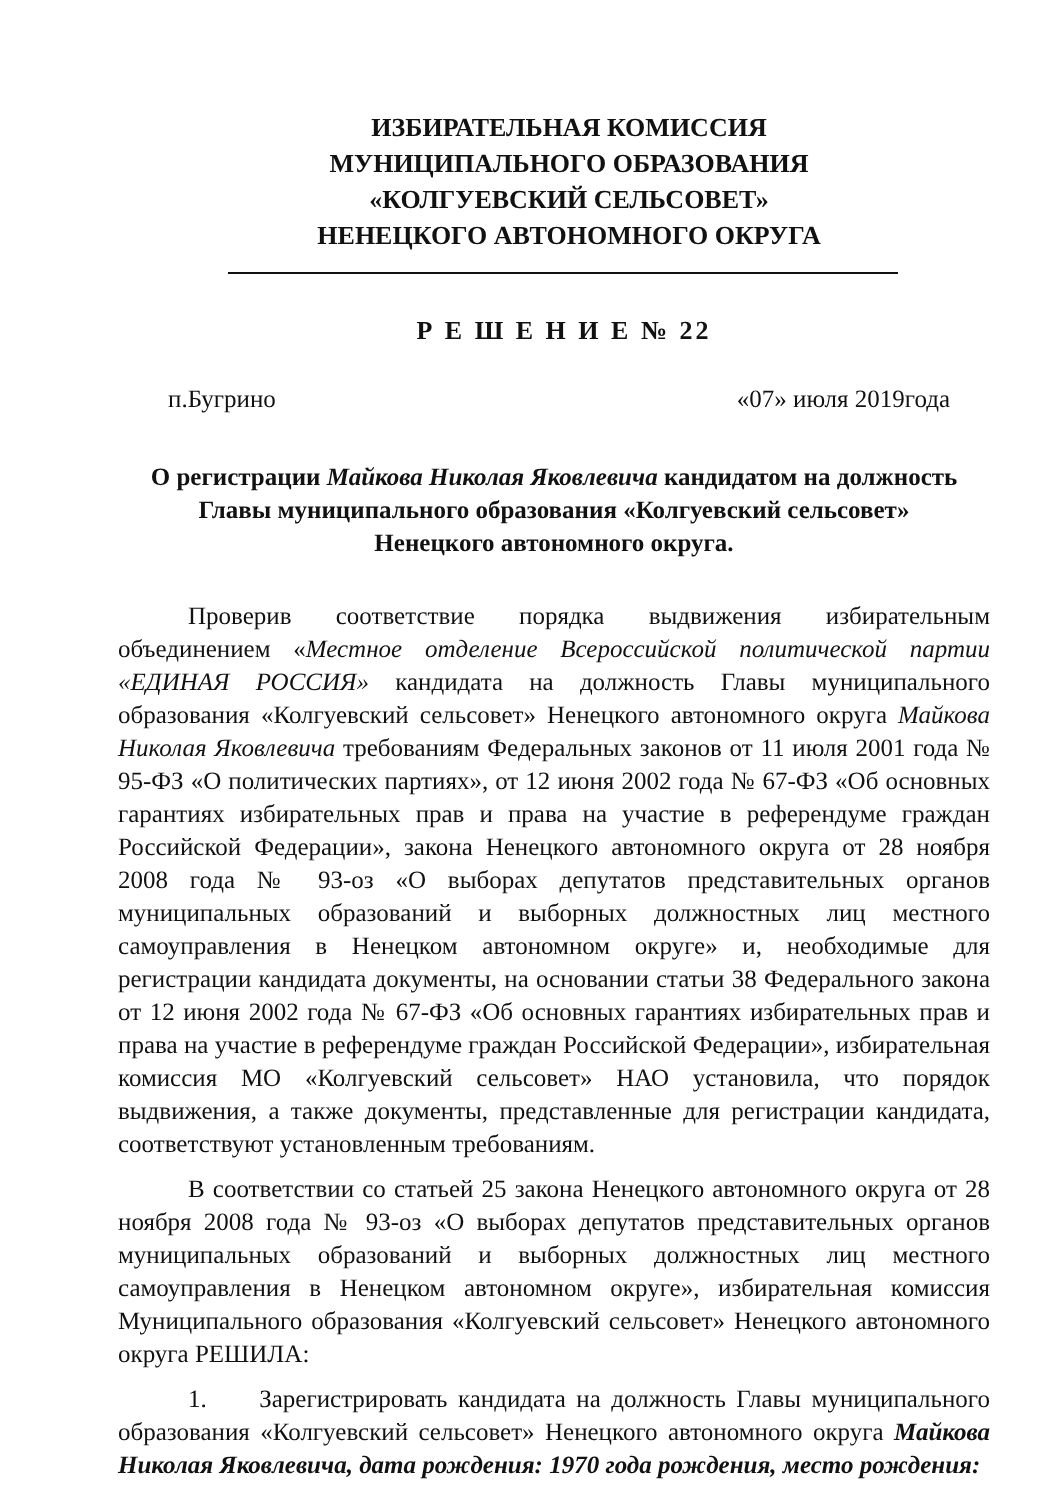ИЗБИРАТЕЛЬНАЯ КОМИССИЯ
МУНИЦИПАЛЬНОГО ОБРАЗОВАНИЯ
«КОЛГУЕВСКИЙ СЕЛЬСОВЕТ»
НЕНЕЦКОГО АВТОНОМНОГО ОКРУГА
Р Е Ш Е Н И Е № 22
п.Бугрино «07» июля 2019года
О регистрации Майкова Николая Яковлевича кандидатом на должность
Главы муниципального образования «Колгуевский сельсовет»
Ненецкого автономного округа.
Проверив соответствие порядка выдвижения избирательным объединением «Местное отделение Всероссийской политической партии «ЕДИНАЯ РОССИЯ» кандидата на должность Главы муниципального образования «Колгуевский сельсовет» Ненецкого автономного округа Майкова Николая Яковлевича требованиям Федеральных законов от 11 июля 2001 года № 95-ФЗ «О политических партиях», от 12 июня 2002 года № 67-ФЗ «Об основных гарантиях избирательных прав и права на участие в референдуме граждан Российской Федерации», закона Ненецкого автономного округа от 28 ноября 2008 года № 93-оз «О выборах депутатов представительных органов муниципальных образований и выборных должностных лиц местного самоуправления в Ненецком автономном округе» и, необходимые для регистрации кандидата документы, на основании статьи 38 Федерального закона от 12 июня 2002 года № 67-ФЗ «Об основных гарантиях избирательных прав и права на участие в референдуме граждан Российской Федерации», избирательная комиссия МО «Колгуевский сельсовет» НАО установила, что порядок выдвижения, а также документы, представленные для регистрации кандидата, соответствуют установленным требованиям.
В соответствии со статьей 25 закона Ненецкого автономного округа от 28 ноября 2008 года № 93-оз «О выборах депутатов представительных органов муниципальных образований и выборных должностных лиц местного самоуправления в Ненецком автономном округе», избирательная комиссия Муниципального образования «Колгуевский сельсовет» Ненецкого автономного округа РЕШИЛА:
1. Зарегистрировать кандидата на должность Главы муниципального образования «Колгуевский сельсовет» Ненецкого автономного округа Майкова Николая Яковлевича, дата рождения: 1970 года рождения, место рождения: